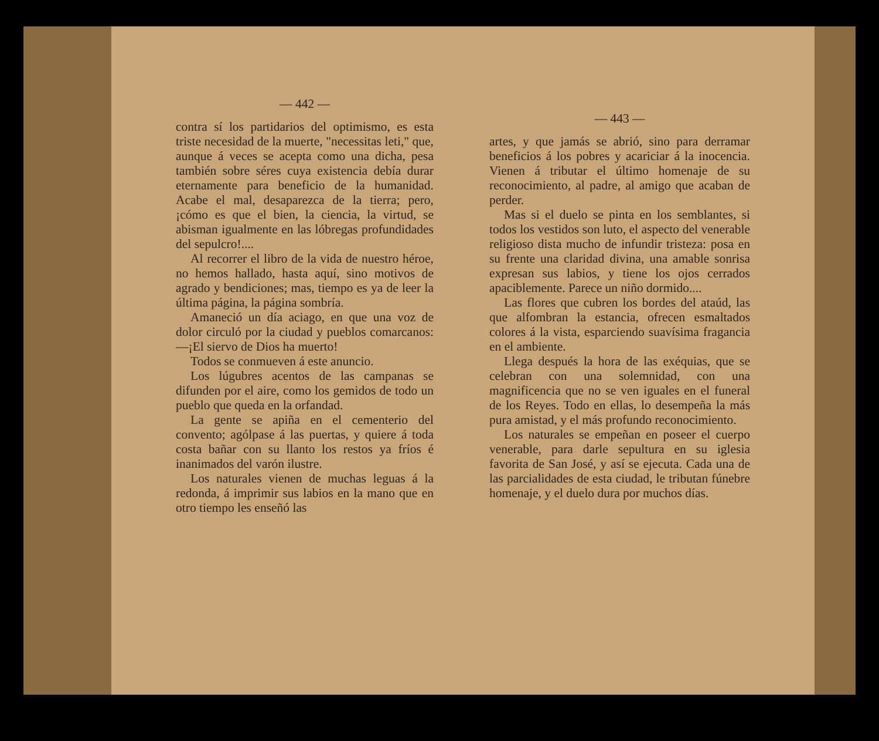— 442 —
contra sí los partidarios del optimismo, es esta triste necesidad de la muerte, "necessitas leti," que, aunque á veces se acepta como una dicha, pesa también sobre séres cuya existencia debía durar eternamente para beneficio de la humanidad. Acabe el mal, desaparezca de la tierra; pero, ¡cómo es que el bien, la ciencia, la virtud, se abisman igualmente en las lóbregas profundidades del sepulcro!....
Al recorrer el libro de la vida de nuestro héroe, no hemos hallado, hasta aquí, sino motivos de agrado y bendiciones; mas, tiempo es ya de leer la última página, la página sombría.
Amaneció un día aciago, en que una voz de dolor circuló por la ciudad y pueblos comarcanos:—¡El siervo de Dios ha muerto!
Todos se conmueven á este anuncio.
Los lúgubres acentos de las campanas se difunden por el aire, como los gemidos de todo un pueblo que queda en la orfandad.
La gente se apiña en el cementerio del convento; agólpase á las puertas, y quiere á toda costa bañar con su llanto los restos ya fríos é inanimados del varón ilustre.
Los naturales vienen de muchas leguas á la redonda, á imprimir sus labios en la mano que en otro tiempo les enseñó las
— 443 —
artes, y que jamás se abrió, sino para derramar beneficios á los pobres y acariciar á la inocencia. Vienen á tributar el último homenaje de su reconocimiento, al padre, al amigo que acaban de perder.
Mas si el duelo se pinta en los semblantes, si todos los vestidos son luto, el aspecto del venerable religioso dista mucho de infundir tristeza: posa en su frente una claridad divina, una amable sonrisa expresan sus labios, y tiene los ojos cerrados apaciblemente. Parece un niño dormido....
Las flores que cubren los bordes del ataúd, las que alfombran la estancia, ofrecen esmaltados colores á la vista, esparciendo suavísima fragancia en el ambiente.
Llega después la hora de las exéquias, que se celebran con una solemnidad, con una magnificencia que no se ven iguales en el funeral de los Reyes. Todo en ellas, lo desempeña la más pura amistad, y el más profundo reconocimiento.
Los naturales se empeñan en poseer el cuerpo venerable, para darle sepultura en su iglesia favorita de San José, y así se ejecuta. Cada una de las parcialidades de esta ciudad, le tributan fúnebre homenaje, y el duelo dura por muchos días.